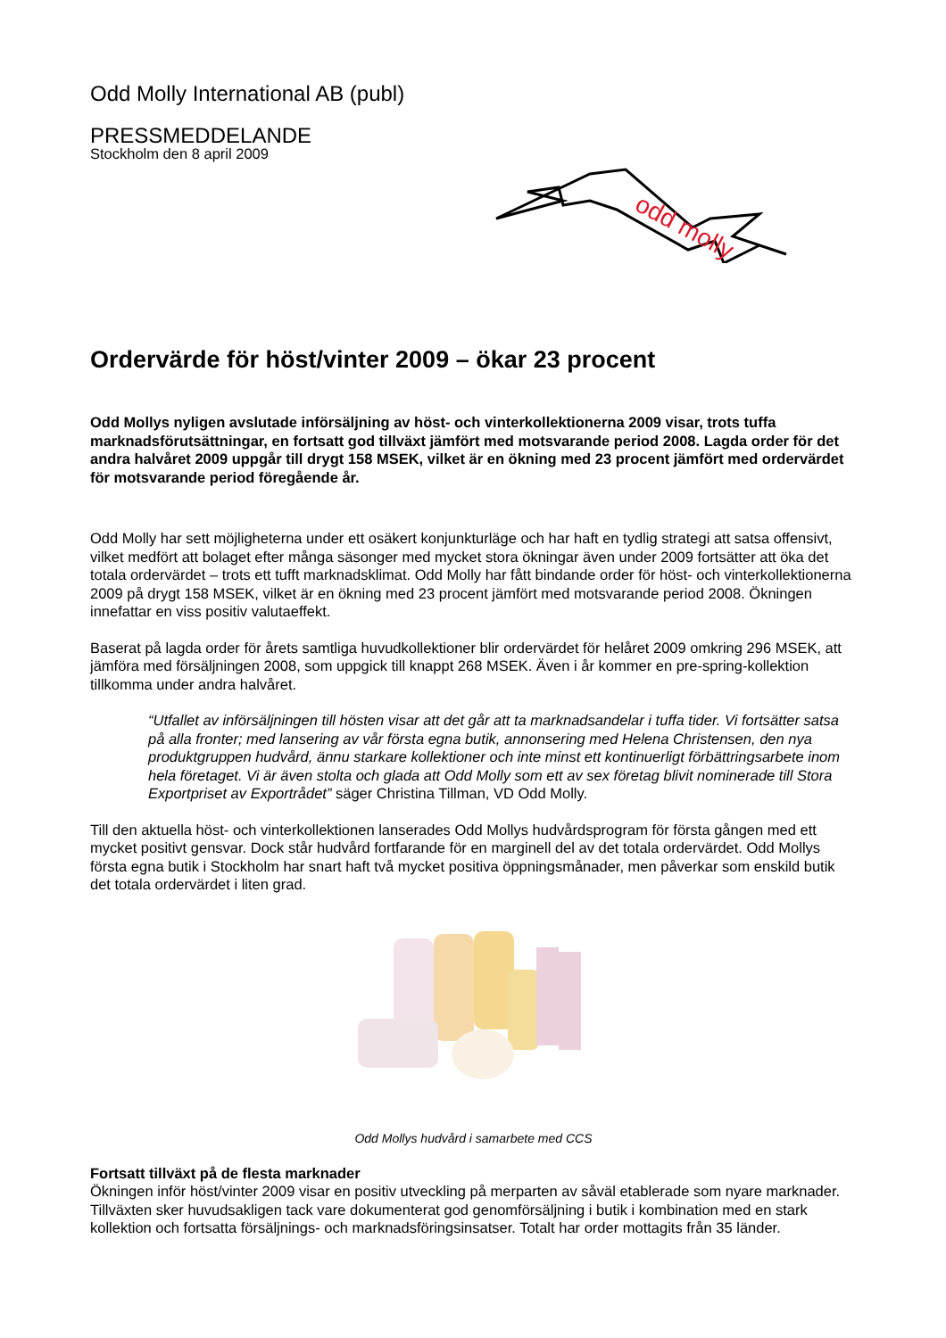Odd Molly International AB (publ)
PRESSMEDDELANDE
Stockholm den 8 april 2009
odd molly
Ordervärde för höst/vinter 2009 – ökar 23 procent
Odd Mollys nyligen avslutade införsäljning av höst- och vinterkollektionerna 2009 visar, trots tuffa marknadsförutsättningar, en fortsatt god tillväxt jämfört med motsvarande period 2008. Lagda order för det andra halvåret 2009 uppgår till drygt 158 MSEK, vilket är en ökning med 23 procent jämfört med ordervärdet för motsvarande period föregående år.
Odd Molly har sett möjligheterna under ett osäkert konjunkturläge och har haft en tydlig strategi att satsa offensivt, vilket medfört att bolaget efter många säsonger med mycket stora ökningar även under 2009 fortsätter att öka det totala ordervärdet – trots ett tufft marknadsklimat. Odd Molly har fått bindande order för höst- och vinterkollektionerna 2009 på drygt 158 MSEK, vilket är en ökning med 23 procent jämfört med motsvarande period 2008. Ökningen innefattar en viss positiv valutaeffekt.
Baserat på lagda order för årets samtliga huvudkollektioner blir ordervärdet för helåret 2009 omkring 296 MSEK, att jämföra med försäljningen 2008, som uppgick till knappt 268 MSEK. Även i år kommer en pre-spring-kollektion tillkomma under andra halvåret.
“Utfallet av införsäljningen till hösten visar att det går att ta marknadsandelar i tuffa tider. Vi fortsätter satsa på alla fronter; med lansering av vår första egna butik, annonsering med Helena Christensen, den nya produktgruppen hudvård, ännu starkare kollektioner och inte minst ett kontinuerligt förbättringsarbete inom hela företaget. Vi är även stolta och glada att Odd Molly som ett av sex företag blivit nominerade till Stora Exportpriset av Exportrådet” säger Christina Tillman, VD Odd Molly.
Till den aktuella höst- och vinterkollektionen lanserades Odd Mollys hudvårdsprogram för första gången med ett mycket positivt gensvar. Dock står hudvård fortfarande för en marginell del av det totala ordervärdet. Odd Mollys första egna butik i Stockholm har snart haft två mycket positiva öppningsmånader, men påverkar som enskild butik det totala ordervärdet i liten grad.
Odd Mollys hudvård i samarbete med CCS
Fortsatt tillväxt på de flesta marknader
Ökningen inför höst/vinter 2009 visar en positiv utveckling på merparten av såväl etablerade som nyare marknader. Tillväxten sker huvudsakligen tack vare dokumenterat god genomförsäljning i butik i kombination med en stark kollektion och fortsatta försäljnings- och marknadsföringsinsatser. Totalt har order mottagits från 35 länder.